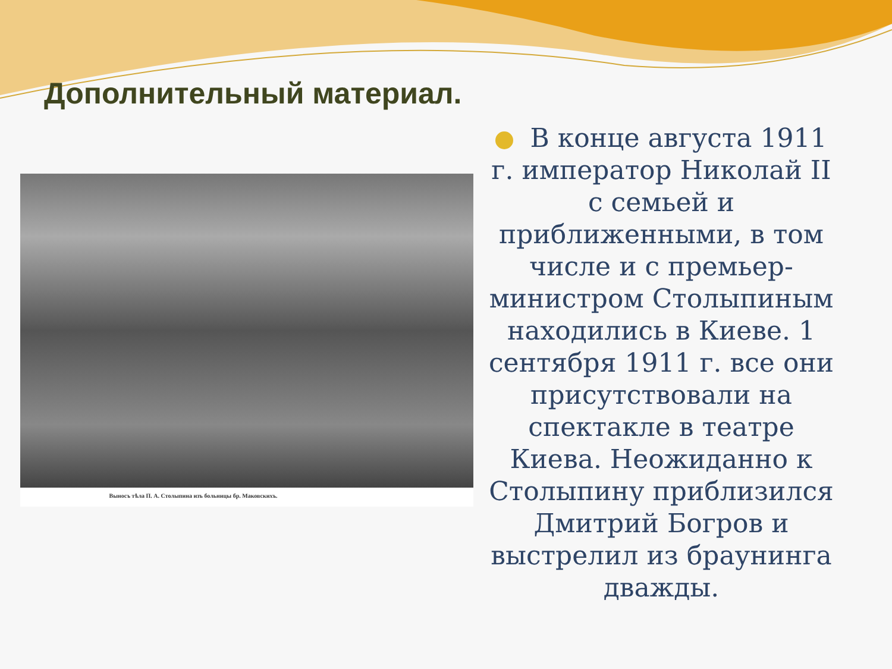Дополнительный материал.
Выносъ тѣла П. А. Столыпина изъ больницы бр. Маковскихъ.
В конце августа 1911 г. император Николай II с семьей и приближенными, в том числе и с премьер-министром Столыпиным находились в Киеве. 1 сентября 1911 г. все они присутствовали на спектакле в театре Киева. Неожиданно к Столыпину приблизился Дмитрий Богров и выстрелил из браунинга дважды.